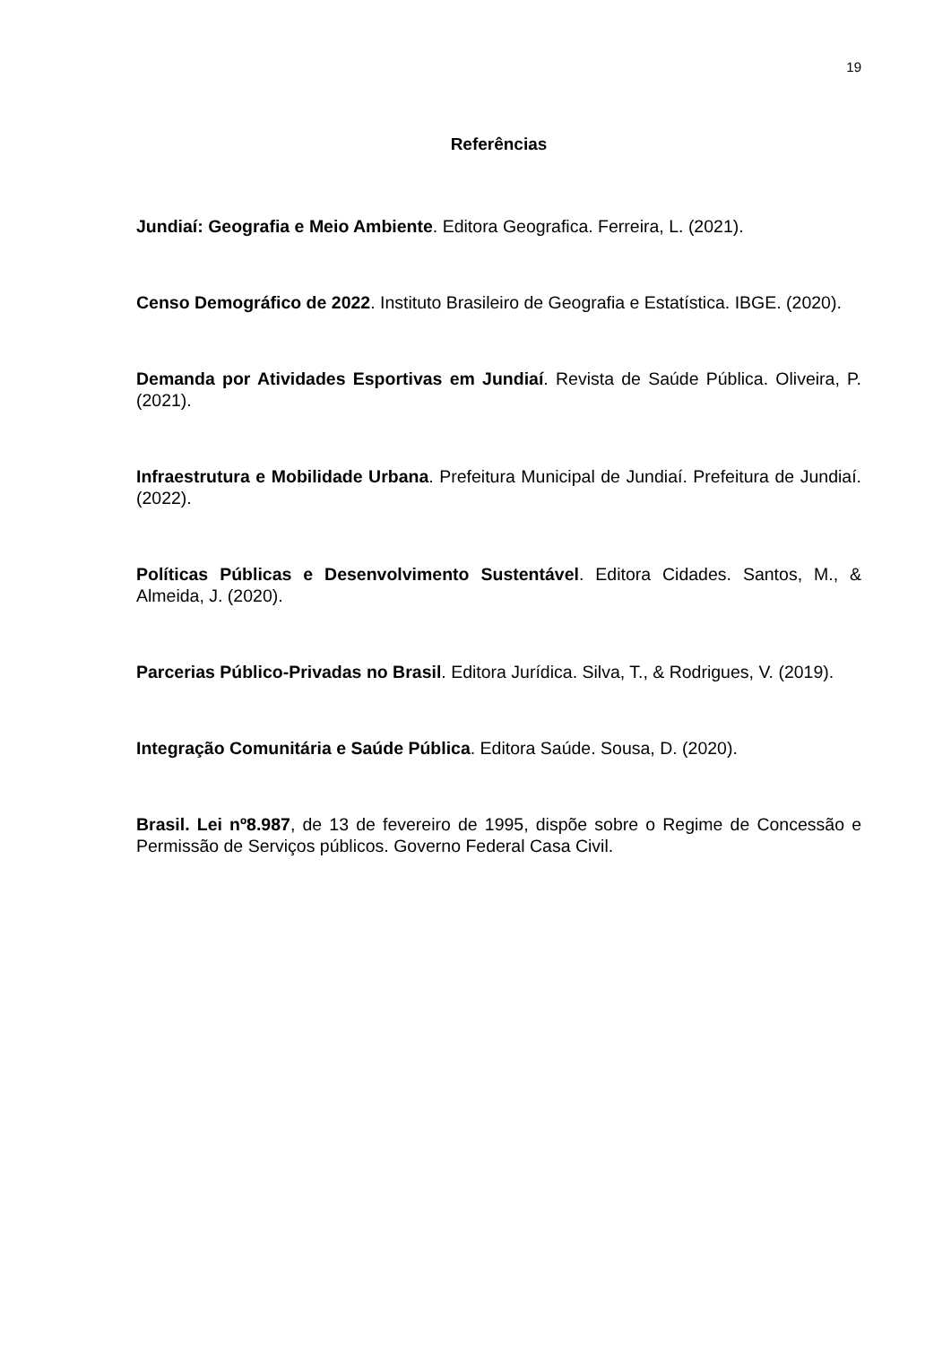19
Referências
Jundiaí: Geografia e Meio Ambiente. Editora Geografica. Ferreira, L. (2021).
Censo Demográfico de 2022. Instituto Brasileiro de Geografia e Estatística. IBGE. (2020).
Demanda por Atividades Esportivas em Jundiaí. Revista de Saúde Pública. Oliveira, P. (2021).
Infraestrutura e Mobilidade Urbana. Prefeitura Municipal de Jundiaí. Prefeitura de Jundiaí. (2022).
Políticas Públicas e Desenvolvimento Sustentável. Editora Cidades. Santos, M., & Almeida, J. (2020).
Parcerias Público-Privadas no Brasil. Editora Jurídica. Silva, T., & Rodrigues, V. (2019).
Integração Comunitária e Saúde Pública. Editora Saúde. Sousa, D. (2020).
Brasil. Lei nº8.987, de 13 de fevereiro de 1995, dispõe sobre o Regime de Concessão e Permissão de Serviços públicos. Governo Federal Casa Civil.